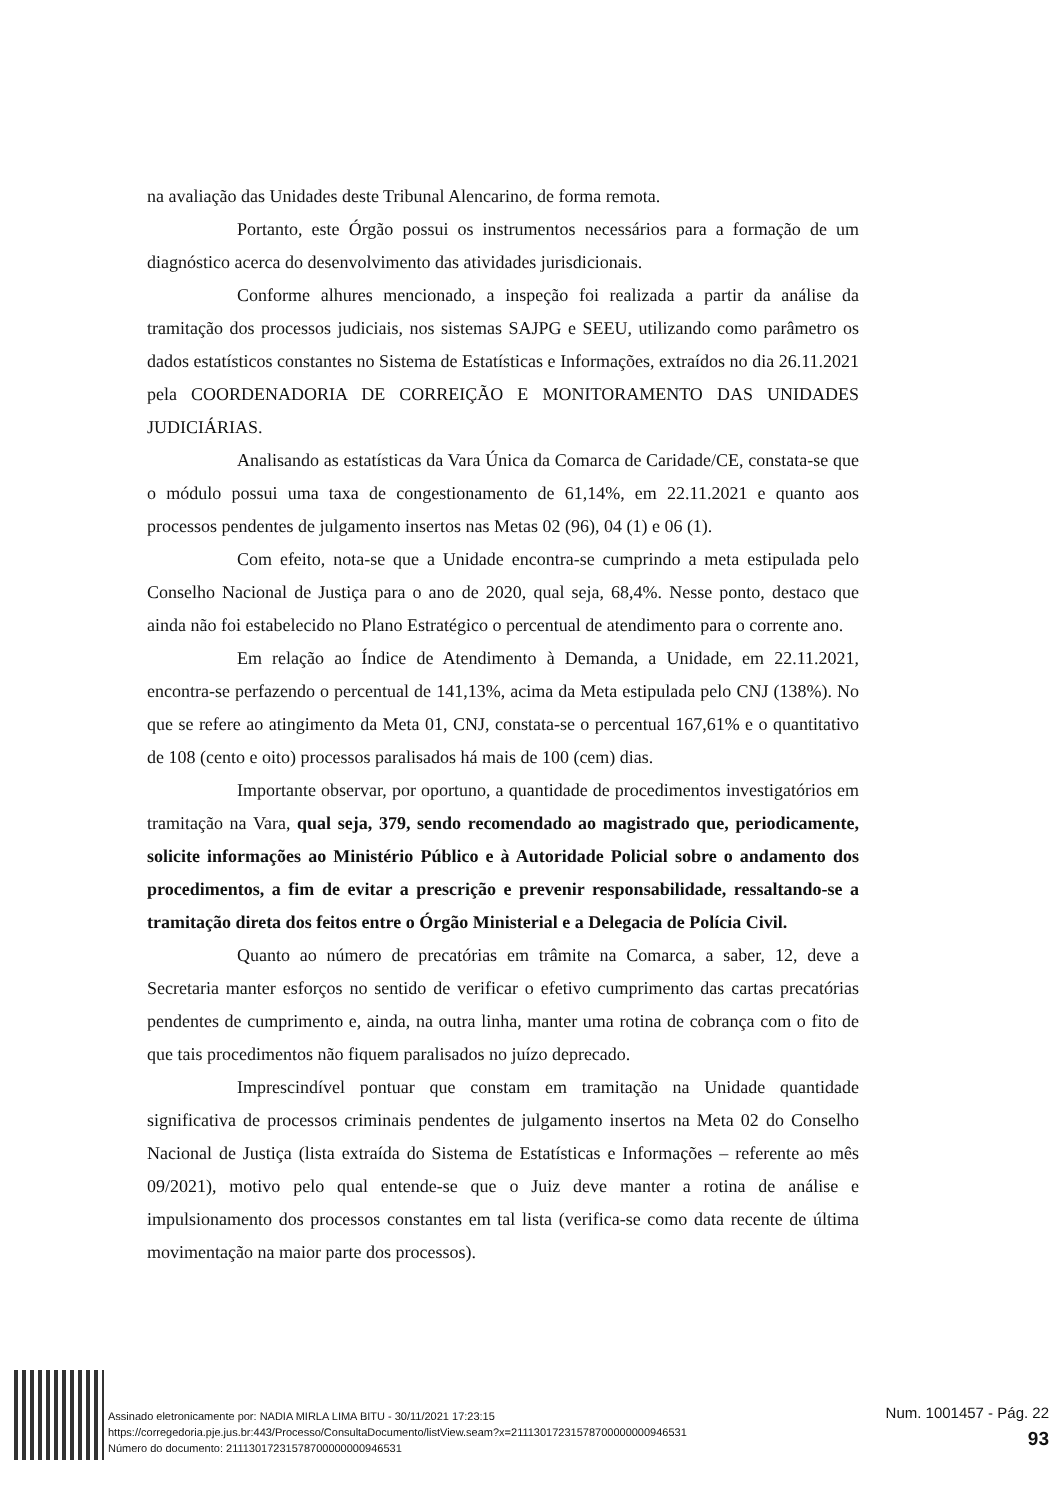na avaliação das Unidades deste Tribunal Alencarino, de forma remota.
Portanto, este Órgão possui os instrumentos necessários para a formação de um diagnóstico acerca do desenvolvimento das atividades jurisdicionais.
Conforme alhures mencionado, a inspeção foi realizada a partir da análise da tramitação dos processos judiciais, nos sistemas SAJPG e SEEU, utilizando como parâmetro os dados estatísticos constantes no Sistema de Estatísticas e Informações, extraídos no dia 26.11.2021 pela COORDENADORIA DE CORREIÇÃO E MONITORAMENTO DAS UNIDADES JUDICIÁRIAS.
Analisando as estatísticas da Vara Única da Comarca de Caridade/CE, constata-se que o módulo possui uma taxa de congestionamento de 61,14%, em 22.11.2021 e quanto aos processos pendentes de julgamento insertos nas Metas 02 (96), 04 (1) e 06 (1).
Com efeito, nota-se que a Unidade encontra-se cumprindo a meta estipulada pelo Conselho Nacional de Justiça para o ano de 2020, qual seja, 68,4%. Nesse ponto, destaco que ainda não foi estabelecido no Plano Estratégico o percentual de atendimento para o corrente ano.
Em relação ao Índice de Atendimento à Demanda, a Unidade, em 22.11.2021, encontra-se perfazendo o percentual de 141,13%, acima da Meta estipulada pelo CNJ (138%). No que se refere ao atingimento da Meta 01, CNJ, constata-se o percentual 167,61% e o quantitativo de 108 (cento e oito) processos paralisados há mais de 100 (cem) dias.
Importante observar, por oportuno, a quantidade de procedimentos investigatórios em tramitação na Vara, qual seja, 379, sendo recomendado ao magistrado que, periodicamente, solicite informações ao Ministério Público e à Autoridade Policial sobre o andamento dos procedimentos, a fim de evitar a prescrição e prevenir responsabilidade, ressaltando-se a tramitação direta dos feitos entre o Órgão Ministerial e a Delegacia de Polícia Civil.
Quanto ao número de precatórias em trâmite na Comarca, a saber, 12, deve a Secretaria manter esforços no sentido de verificar o efetivo cumprimento das cartas precatórias pendentes de cumprimento e, ainda, na outra linha, manter uma rotina de cobrança com o fito de que tais procedimentos não fiquem paralisados no juízo deprecado.
Imprescindível pontuar que constam em tramitação na Unidade quantidade significativa de processos criminais pendentes de julgamento insertos na Meta 02 do Conselho Nacional de Justiça (lista extraída do Sistema de Estatísticas e Informações – referente ao mês 09/2021), motivo pelo qual entende-se que o Juiz deve manter a rotina de análise e impulsionamento dos processos constantes em tal lista (verifica-se como data recente de última movimentação na maior parte dos processos).
Assinado eletronicamente por: NADIA MIRLA LIMA BITU - 30/11/2021 17:23:15
https://corregedoria.pje.jus.br:443/Processo/ConsultaDocumento/listView.seam?x=21113017231578700000000946531
Número do documento: 21113017231578700000000946531
Num. 1001457 - Pág. 22
93